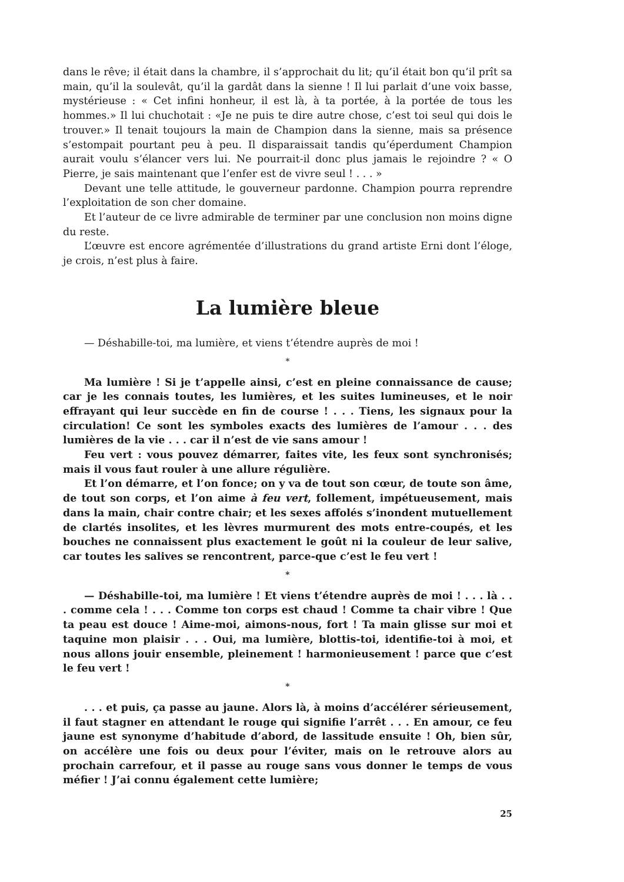dans le rêve; il était dans la chambre, il s’approchait du lit; qu’il était bon qu’il prît sa main, qu’il la soulevât, qu’il la gardât dans la sienne ! Il lui parlait d’une voix basse, mystérieuse : « Cet infini honheur, il est là, à ta portée, à la portée de tous les hommes.» Il lui chuchotait : «Je ne puis te dire autre chose, c’est toi seul qui dois le trouver.» Il tenait toujours la main de Champion dans la sienne, mais sa présence s’estompait pourtant peu à peu. Il disparaissait tandis qu’éperdument Champion aurait voulu s’élancer vers lui. Ne pourrait-il donc plus jamais le rejoindre ? « O Pierre, je sais maintenant que l’enfer est de vivre seul ! . . . »
Devant une telle attitude, le gouverneur pardonne. Champion pourra reprendre l’exploitation de son cher domaine.
Et l’auteur de ce livre admirable de terminer par une conclusion non moins digne du reste.
L’œuvre est encore agrémentée d’illustrations du grand artiste Erni dont l’éloge, je crois, n’est plus à faire.
La lumière bleue
— Déshabille-toi, ma lumière, et viens t’étendre auprès de moi !
*
Ma lumière ! Si je t’appelle ainsi, c’est en pleine connaissance de cause; car je les connais toutes, les lumières, et les suites lumineuses, et le noir effrayant qui leur succède en fin de course ! . . . Tiens, les signaux pour la circulation! Ce sont les symboles exacts des lumières de l’amour . . . des lumières de la vie . . . car il n’est de vie sans amour !
Feu vert : vous pouvez démarrer, faites vite, les feux sont synchronisés; mais il vous faut rouler à une allure régulière.
Et l’on démarre, et l’on fonce; on y va de tout son cœur, de toute son âme, de tout son corps, et l’on aime à feu vert, follement, impétueusement, mais dans la main, chair contre chair; et les sexes affolés s’inondent mutuellement de clartés insolites, et les lèvres murmurent des mots entre-coupés, et les bouches ne connaissent plus exactement le goût ni la couleur de leur salive, car toutes les salives se rencontrent, parce-que c’est le feu vert !
*
— Déshabille-toi, ma lumière ! Et viens t’étendre auprès de moi ! . . . là . . . comme cela ! . . . Comme ton corps est chaud ! Comme ta chair vibre ! Que ta peau est douce ! Aime-moi, aimons-nous, fort ! Ta main glisse sur moi et taquine mon plaisir . . . Oui, ma lumière, blottis-toi, identifie-toi à moi, et nous allons jouir ensemble, pleinement ! harmonieusement ! parce que c’est le feu vert !
*
. . . et puis, ça passe au jaune. Alors là, à moins d’accélérer sérieusement, il faut stagner en attendant le rouge qui signifie l’arrêt . . . En amour, ce feu jaune est synonyme d’habitude d’abord, de lassitude ensuite ! Oh, bien sûr, on accélère une fois ou deux pour l’éviter, mais on le retrouve alors au prochain carrefour, et il passe au rouge sans vous donner le temps de vous méfier ! J’ai connu également cette lumière;
25